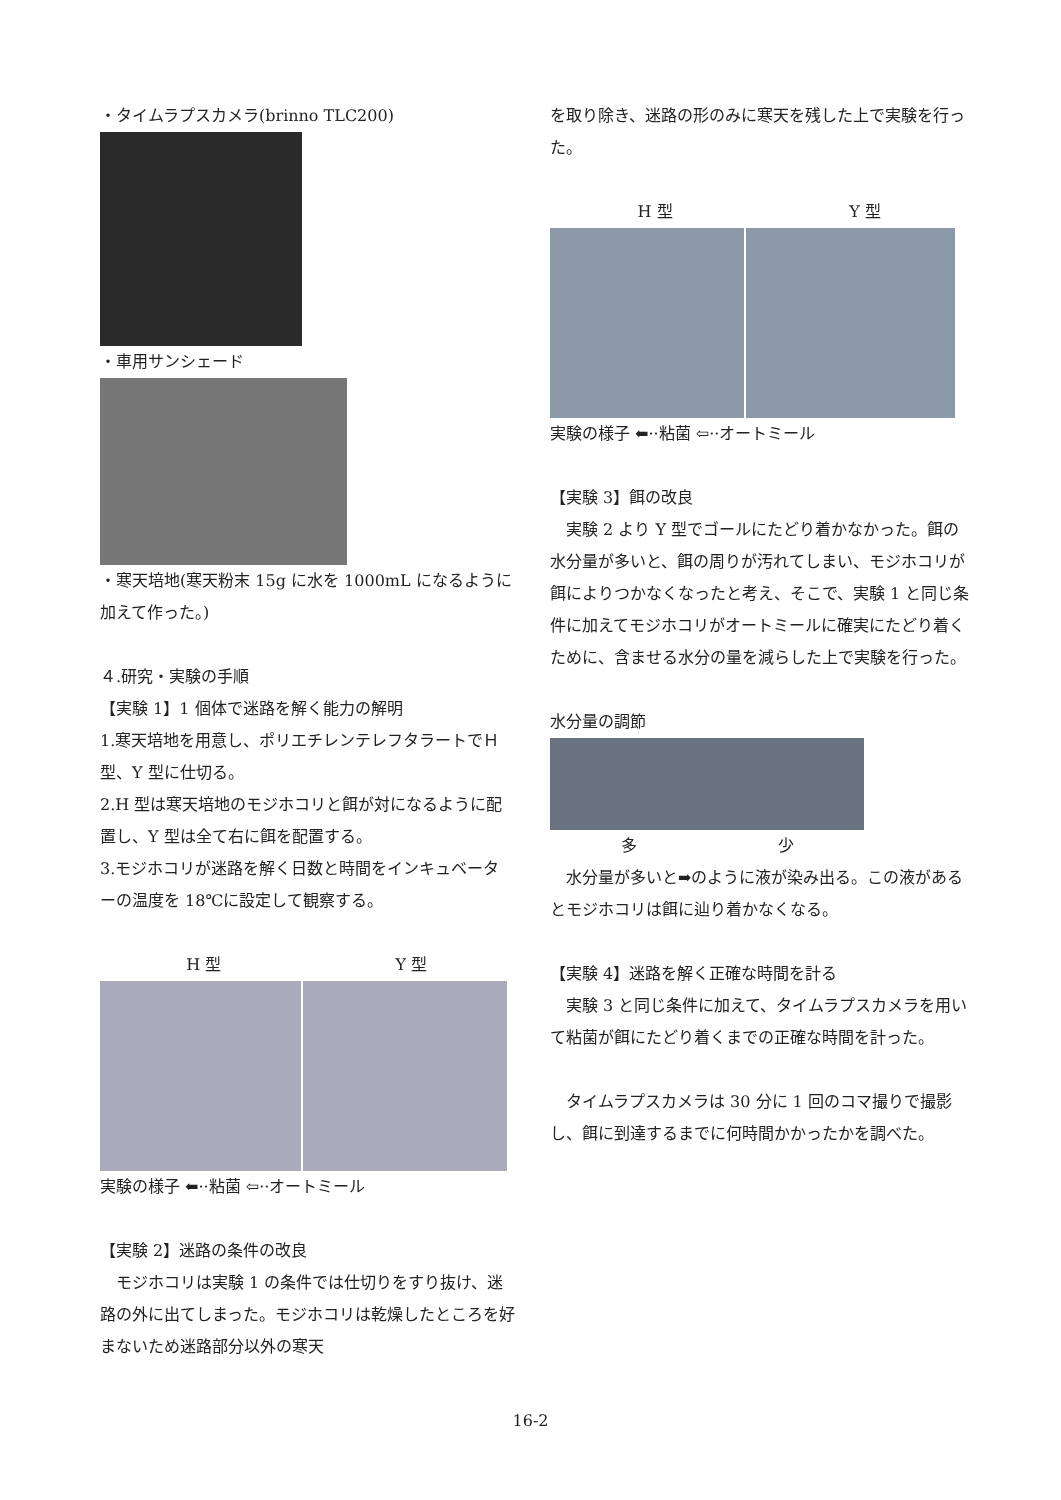・タイムラプスカメラ(brinno TLC200)
・車用サンシェード
・寒天培地(寒天粉末 15g に水を 1000mL になるように加えて作った。)
４.研究・実験の手順
【実験 1】1 個体で迷路を解く能力の解明
1.寒天培地を用意し、ポリエチレンテレフタラートでＨ型、Y 型に仕切る。
2.H 型は寒天培地のモジホコリと餌が対になるように配置し、Y 型は全て右に餌を配置する。
3.モジホコリが迷路を解く日数と時間をインキュベーターの温度を 18℃に設定して観察する。
H 型 Y 型
実験の様子 ⬅··粘菌 ⇦··オートミール
【実験 2】迷路の条件の改良
　モジホコリは実験 1 の条件では仕切りをすり抜け、迷路の外に出てしまった。モジホコリは乾燥したところを好まないため迷路部分以外の寒天
を取り除き、迷路の形のみに寒天を残した上で実験を行った。
H 型 Y 型
実験の様子 ⬅··粘菌 ⇦··オートミール
【実験 3】餌の改良
　実験 2 より Y 型でゴールにたどり着かなかった。餌の水分量が多いと、餌の周りが汚れてしまい、モジホコリが餌によりつかなくなったと考え、そこで、実験 1 と同じ条件に加えてモジホコリがオートミールに確実にたどり着くために、含ませる水分の量を減らした上で実験を行った。
水分量の調節
多 少
　水分量が多いと➡のように液が染み出る。この液があるとモジホコリは餌に辿り着かなくなる。
【実験 4】迷路を解く正確な時間を計る
　実験 3 と同じ条件に加えて、タイムラプスカメラを用いて粘菌が餌にたどり着くまでの正確な時間を計った。
　タイムラプスカメラは 30 分に 1 回のコマ撮りで撮影し、餌に到達するまでに何時間かかったかを調べた。
16-2